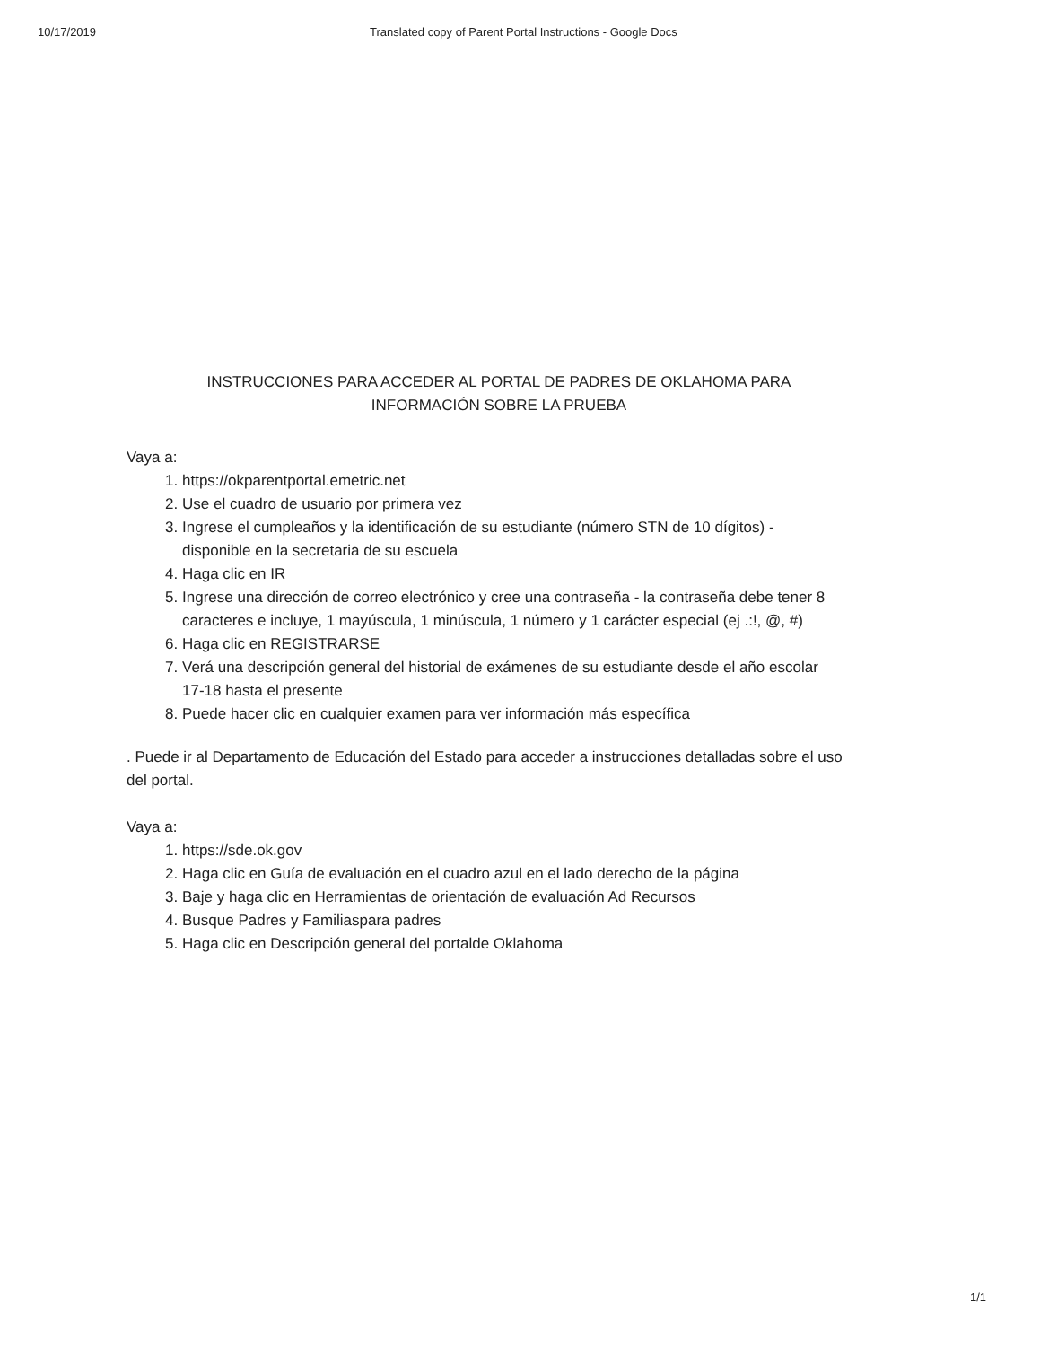10/17/2019 Translated copy of Parent Portal Instructions - Google Docs
INSTRUCCIONES PARA ACCEDER AL PORTAL DE PADRES DE OKLAHOMA PARA
INFORMACIÓN SOBRE LA PRUEBA
Vaya a:
1. https://okparentportal.emetric.net
2. Use el cuadro de usuario por primera vez
3. Ingrese el cumpleaños y la identificación de su estudiante (número STN de 10 dígitos) - disponible en la secretaria de su escuela
4. Haga clic en IR
5. Ingrese una dirección de correo electrónico y cree una contraseña - la contraseña debe tener 8 caracteres e incluye, 1 mayúscula, 1 minúscula, 1 número y 1 carácter especial (ej .:!, @, #)
6. Haga clic en REGISTRARSE
7. Verá una descripción general del historial de exámenes de su estudiante desde el año escolar 17-18 hasta el presente
8. Puede hacer clic en cualquier examen para ver información más específica
. Puede ir al Departamento de Educación del Estado para acceder a instrucciones detalladas sobre el uso del portal.
Vaya a:
1. https://sde.ok.gov
2. Haga clic en Guía de evaluación en el cuadro azul en el lado derecho de la página
3. Baje y haga clic en Herramientas de orientación de evaluación Ad Recursos
4. Busque Padres y Familiaspara padres
5. Haga clic en Descripción general del portalde Oklahoma
1/1